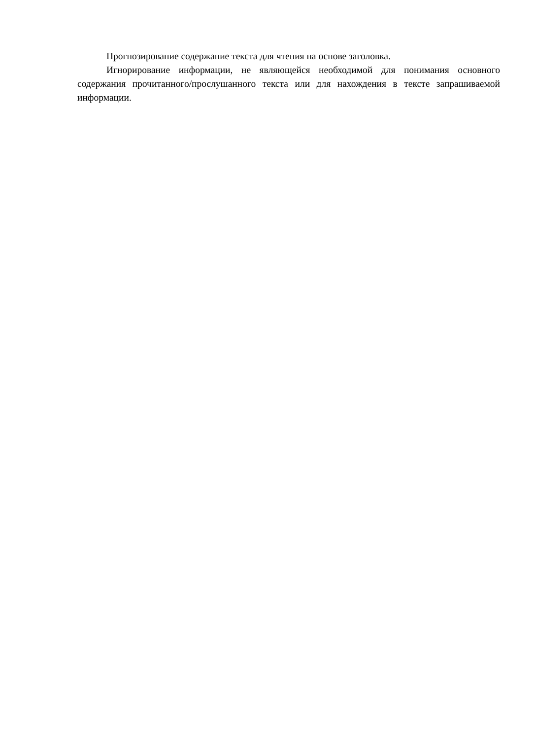Прогнозирование содержание текста для чтения на основе заголовка.
Игнорирование информации, не являющейся необходимой для понимания основного содержания прочитанного/прослушанного текста или для нахождения в тексте запрашиваемой информации.